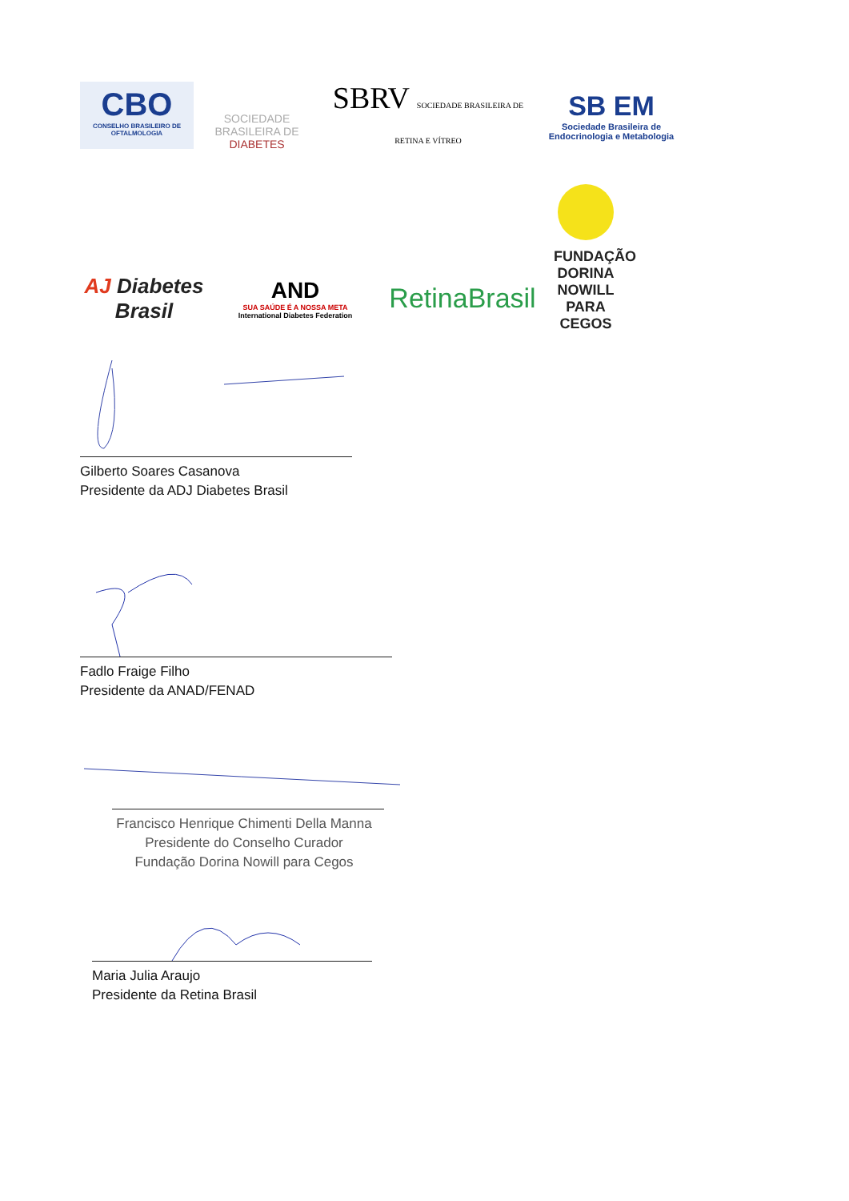CBO
CONSELHO BRASILEIRO DE OFTALMOLOGIA
SOCIEDADE BRASILEIRA DE
DIABETES
SBRV SOCIEDADE BRASILEIRA DE RETINA E VÍTREO
SB EM
Sociedade Brasileira de Endocrinologia e Metabologia
AJ Diabetes Brasil
AND
SUA SAÚDE É A NOSSA META
International Diabetes Federation
RetinaBrasil
FUNDAÇÃO DORINA NOWILL PARA CEGOS
Gilberto Soares Casanova
Presidente da ADJ Diabetes Brasil
Fadlo Fraige Filho
Presidente da ANAD/FENAD
Francisco Henrique Chimenti Della Manna
Presidente do Conselho Curador
Fundação Dorina Nowill para Cegos
Maria Julia Araujo
Presidente da Retina Brasil